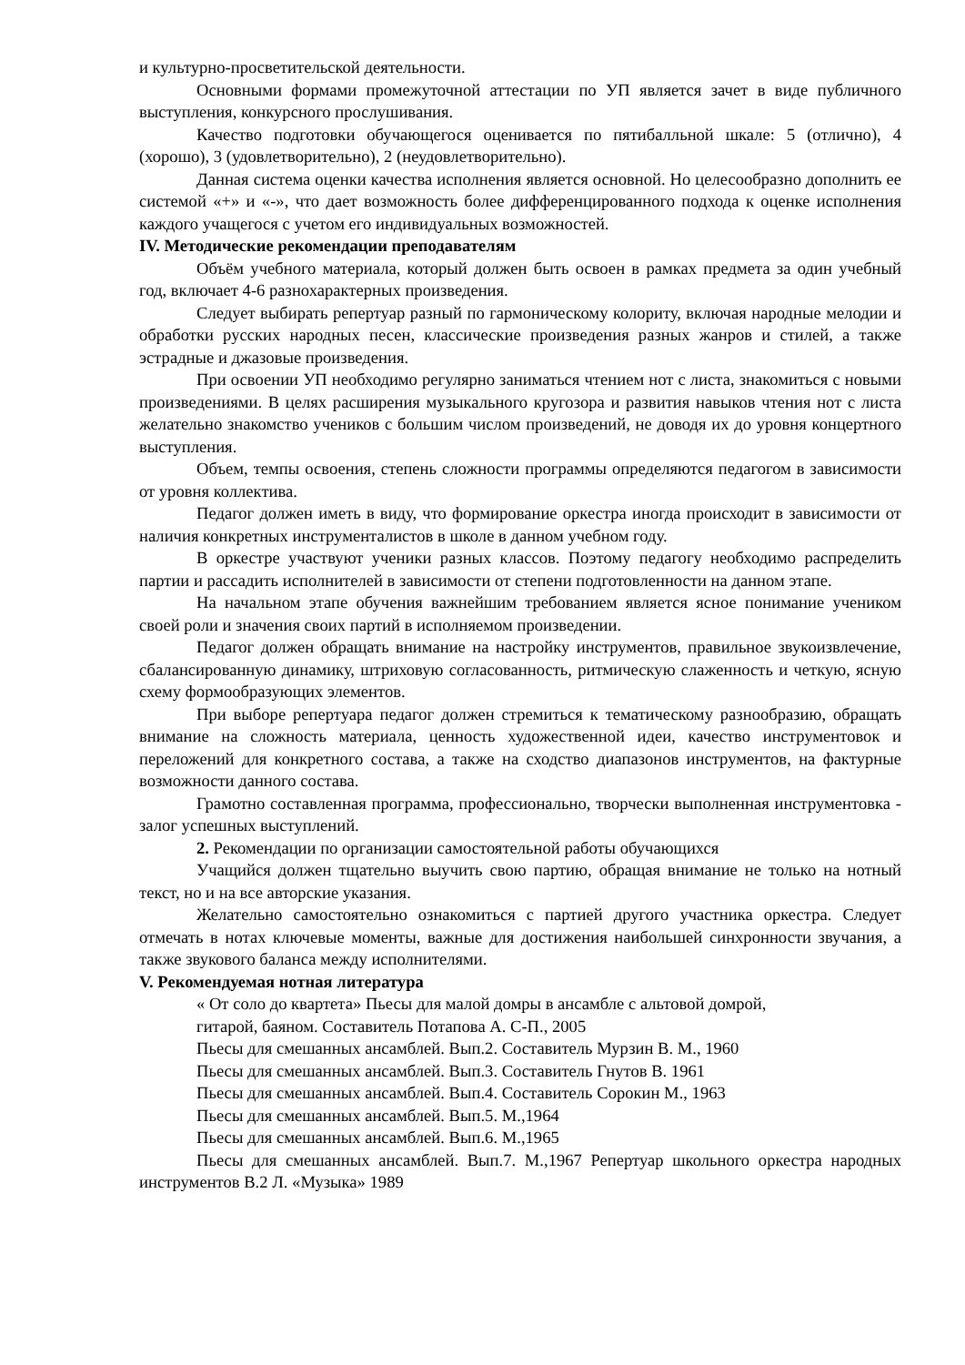и культурно-просветительской деятельности.
Основными формами промежуточной аттестации по УП является зачет в виде публичного выступления, конкурсного прослушивания.
Качество подготовки обучающегося оценивается по пятибалльной шкале: 5 (отлично), 4 (хорошо), 3 (удовлетворительно), 2 (неудовлетворительно).
Данная система оценки качества исполнения является основной. Но целесообразно дополнить ее системой «+» и «-», что дает возможность более дифференцированного подхода к оценке исполнения каждого учащегося с учетом его индивидуальных возможностей.
IV. Методические рекомендации преподавателям
Объём учебного материала, который должен быть освоен в рамках предмета за один учебный год, включает 4-6 разнохарактерных произведения.
Следует выбирать репертуар разный по гармоническому колориту, включая народные мелодии и обработки русских народных песен, классические произведения разных жанров и стилей, а также эстрадные и джазовые произведения.
При освоении УП необходимо регулярно заниматься чтением нот с листа, знакомиться с новыми произведениями. В целях расширения музыкального кругозора и развития навыков чтения нот с листа желательно знакомство учеников с большим числом произведений, не доводя их до уровня концертного выступления.
Объем, темпы освоения, степень сложности программы определяются педагогом в зависимости от уровня коллектива.
Педагог должен иметь в виду, что формирование оркестра иногда происходит в зависимости от наличия конкретных инструменталистов в школе в данном учебном году.
В оркестре участвуют ученики разных классов. Поэтому педагогу необходимо распределить партии и рассадить исполнителей в зависимости от степени подготовленности на данном этапе.
На начальном этапе обучения важнейшим требованием является ясное понимание учеником своей роли и значения своих партий в исполняемом произведении.
Педагог должен обращать внимание на настройку инструментов, правильное звукоизвлечение, сбалансированную динамику, штриховую согласованность, ритмическую слаженность и четкую, ясную схему формообразующих элементов.
При выборе репертуара педагог должен стремиться к тематическому разнообразию, обращать внимание на сложность материала, ценность художественной идеи, качество инструментовок и переложений для конкретного состава, а также на сходство диапазонов инструментов, на фактурные возможности данного состава.
Грамотно составленная программа, профессионально, творчески выполненная инструментовка - залог успешных выступлений.
2. Рекомендации по организации самостоятельной работы обучающихся
Учащийся должен тщательно выучить свою партию, обращая внимание не только на нотный текст, но и на все авторские указания.
Желательно самостоятельно ознакомиться с партией другого участника оркестра. Следует отмечать в нотах ключевые моменты, важные для достижения наибольшей синхронности звучания, а также звукового баланса между исполнителями.
V. Рекомендуемая нотная литература
« От соло до квартета» Пьесы для малой домры в ансамбле с альтовой домрой, гитарой, баяном. Составитель Потапова А. С-П., 2005
Пьесы для смешанных ансамблей. Вып.2. Составитель Мурзин В. М., 1960
Пьесы для смешанных ансамблей. Вып.3. Составитель Гнутов В. 1961
Пьесы для смешанных ансамблей. Вып.4. Составитель Сорокин М., 1963
Пьесы для смешанных ансамблей. Вып.5. М.,1964
Пьесы для смешанных ансамблей. Вып.6. М.,1965
Пьесы для смешанных ансамблей. Вып.7. М.,1967 Репертуар школьного оркестра народных инструментов В.2 Л. «Музыка» 1989